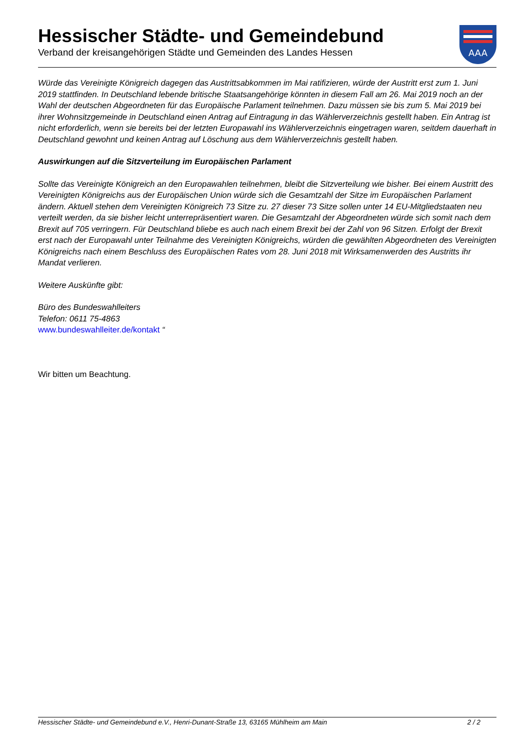Hessischer Städte- und Gemeindebund
Verband der kreisangehörigen Städte und Gemeinden des Landes Hessen
AAA
Würde das Vereinigte Königreich dagegen das Austrittsabkommen im Mai ratifizieren, würde der Austritt erst zum 1. Juni 2019 stattfinden. In Deutschland lebende britische Staatsangehörige könnten in diesem Fall am 26. Mai 2019 noch an der Wahl der deutschen Abgeordneten für das Europäische Parlament teilnehmen. Dazu müssen sie bis zum 5. Mai 2019 bei ihrer Wohnsitzgemeinde in Deutschland einen Antrag auf Eintragung in das Wählerverzeichnis gestellt haben. Ein Antrag ist nicht erforderlich, wenn sie bereits bei der letzten Europawahl ins Wählerverzeichnis eingetragen waren, seitdem dauerhaft in Deutschland gewohnt und keinen Antrag auf Löschung aus dem Wählerverzeichnis gestellt haben.
Auswirkungen auf die Sitzverteilung im Europäischen Parlament
Sollte das Vereinigte Königreich an den Europawahlen teilnehmen, bleibt die Sitzverteilung wie bisher. Bei einem Austritt des Vereinigten Königreichs aus der Europäischen Union würde sich die Gesamtzahl der Sitze im Europäischen Parlament ändern. Aktuell stehen dem Vereinigten Königreich 73 Sitze zu. 27 dieser 73 Sitze sollen unter 14 EU-Mitgliedstaaten neu verteilt werden, da sie bisher leicht unterrepräsentiert waren. Die Gesamtzahl der Abgeordneten würde sich somit nach dem Brexit auf 705 verringern. Für Deutschland bliebe es auch nach einem Brexit bei der Zahl von 96 Sitzen. Erfolgt der Brexit erst nach der Europawahl unter Teilnahme des Vereinigten Königreichs, würden die gewählten Abgeordneten des Vereinigten Königreichs nach einem Beschluss des Europäischen Rates vom 28. Juni 2018 mit Wirksamenwerden des Austritts ihr Mandat verlieren.
Weitere Auskünfte gibt:
Büro des Bundeswahlleiters
Telefon: 0611 75-4863
www.bundeswahlleiter.de/kontakt “
Wir bitten um Beachtung.
Hessischer Städte- und Gemeindebund e.V., Henri-Dunant-Straße 13, 63165 Mühlheim am Main 2 / 2